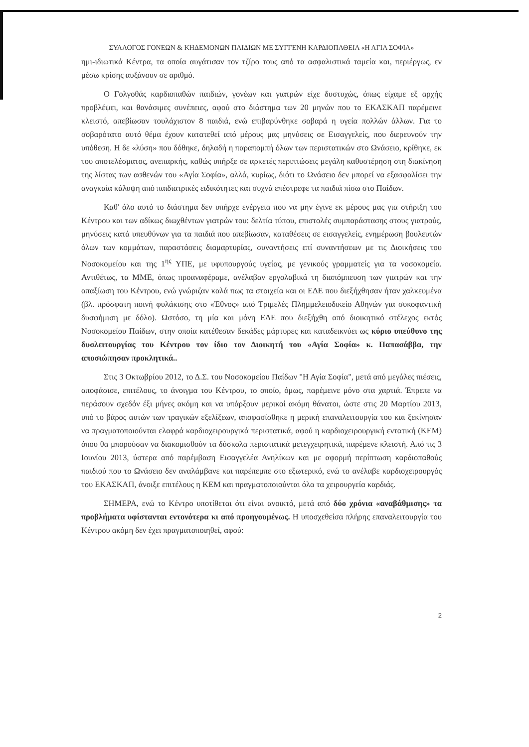ΣΥΛΛΟΓΟΣ ΓΟΝΕΩΝ & ΚΗΔΕΜΟΝΩΝ ΠΑΙΔΙΩΝ ΜΕ ΣΥΓΓΕΝΗ ΚΑΡΔΙΟΠΑΘΕΙΑ «Η ΑΓΙΑ ΣΟΦΙΑ»
ημι-ιδιωτικά Κέντρα, τα οποία αυγάτισαν τον τζίρο τους από τα ασφαλιστικά ταμεία και, περιέργως, εν μέσω κρίσης αυξάνουν σε αριθμό.
Ο Γολγοθάς καρδιοπαθών παιδιών, γονέων και γιατρών είχε δυστυχώς, όπως είχαμε εξ αρχής προβλέψει, και θανάσιμες συνέπειες, αφού στο διάστημα των 20 μηνών που το ΕΚΑΣΚΑΠ παρέμεινε κλειστό, απεβίωσαν τουλάχιστον 8 παιδιά, ενώ επιβαρύνθηκε σοβαρά η υγεία πολλών άλλων. Για το σοβαρότατο αυτό θέμα έχουν κατατεθεί από μέρους μας μηνύσεις σε Εισαγγελείς, που διερευνούν την υπόθεση. Η δε «λύση» που δόθηκε, δηλαδή η παραπομπή όλων των περιστατικών στο Ωνάσειο, κρίθηκε, εκ του αποτελέσματος, ανεπαρκής, καθώς υπήρξε σε αρκετές περιπτώσεις μεγάλη καθυστέρηση στη διακίνηση της λίστας των ασθενών του «Αγία Σοφία», αλλά, κυρίως, διότι το Ωνάσειο δεν μπορεί να εξασφαλίσει την αναγκαία κάλυψη από παιδιατρικές ειδικότητες και συχνά επέστρεφε τα παιδιά πίσω στο Παίδων.
Καθ' όλο αυτό το διάστημα δεν υπήρχε ενέργεια που να μην έγινε εκ μέρους μας για στήριξη του Κέντρου και των αδίκως διωχθέντων γιατρών του: δελτία τύπου, επιστολές συμπαράστασης στους γιατρούς, μηνύσεις κατά υπευθύνων για τα παιδιά που απεβίωσαν, καταθέσεις σε εισαγγελείς, ενημέρωση βουλευτών όλων των κομμάτων, παραστάσεις διαμαρτυρίας, συναντήσεις επί συναντήσεων με τις Διοικήσεις του Νοσοκομείου και της 1<sup>ης</sup> ΥΠΕ, με υφυπουργούς υγείας, με γενικούς γραμματείς για τα νοσοκομεία. Αντιθέτως, τα ΜΜΕ, όπως προαναφέραμε, ανέλαβαν εργολαβικά τη διαπόμπευση των γιατρών και την απαξίωση του Κέντρου, ενώ γνώριζαν καλά πως τα στοιχεία και οι ΕΔΕ που διεξήχθησαν ήταν χαλκευμένα (βλ. πρόσφατη ποινή φυλάκισης στο «Έθνος» από Τριμελές Πλημμελειοδικείο Αθηνών για συκοφαντική δυσφήμιση με δόλο). Ωστόσο, τη μία και μόνη ΕΔΕ που διεξήχθη από διοικητικό στέλεχος εκτός Νοσοκομείου Παίδων, στην οποία κατέθεσαν δεκάδες μάρτυρες και καταδεικνύει ως κύριο υπεύθυνο της δυσλειτουργίας του Κέντρου τον ίδιο τον Διοικητή του «Αγία Σοφία» κ. Παπασάββα, την αποσιώπησαν προκλητικά..
Στις 3 Οκτωβρίου 2012, το Δ.Σ. του Νοσοκομείου Παίδων "Η Αγία Σοφία", μετά από μεγάλες πιέσεις, αποφάσισε, επιτέλους, το άνοιγμα του Κέντρου, το οποίο, όμως, παρέμεινε μόνο στα χαρτιά. Έπρεπε να περάσουν σχεδόν έξι μήνες ακόμη και να υπάρξουν μερικοί ακόμη θάνατοι, ώστε στις 20 Μαρτίου 2013, υπό το βάρος αυτών των τραγικών εξελίξεων, αποφασίσθηκε η μερική επαναλειτουργία του και ξεκίνησαν να πραγματοποιούνται ελαφρά καρδιοχειρουργικά περιστατικά, αφού η καρδιοχειρουργική εντατική (ΚΕΜ) όπου θα μπορούσαν να διακομισθούν τα δύσκολα περιστατικά μετεγχειρητικά, παρέμενε κλειστή. Από τις 3 Ιουνίου 2013, ύστερα από παρέμβαση Εισαγγελέα Ανηλίκων και με αφορμή περίπτωση καρδιοπαθούς παιδιού που το Ωνάσειο δεν αναλάμβανε και παρέπεμπε στο εξωτερικό, ενώ το ανέλαβε καρδιοχειρουργός του ΕΚΑΣΚΑΠ, άνοιξε επιτέλους η ΚΕΜ και πραγματοποιούνται όλα τα χειρουργεία καρδιάς.
ΣΗΜΕΡΑ, ενώ το Κέντρο υποτίθεται ότι είναι ανοικτό, μετά από δύο χρόνια «αναβάθμισης» τα προβλήματα υφίστανται εντονότερα κι από προηγουμένως. Η υποσχεθείσα πλήρης επαναλειτουργία του Κέντρου ακόμη δεν έχει πραγματοποιηθεί, αφού:
2